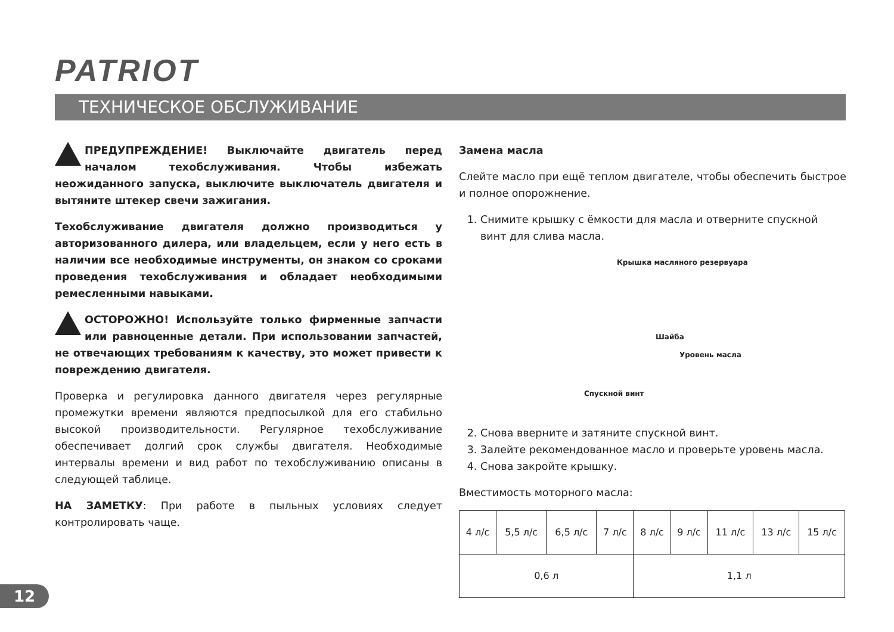PATRIOT
ТЕХНИЧЕСКОЕ ОБСЛУЖИВАНИЕ
ПРЕДУПРЕЖДЕНИЕ! Выключайте двигатель перед началом техобслуживания. Чтобы избежать неожиданного запуска, выключите выключатель двигателя и вытяните штекер свечи зажигания.
Техобслуживание двигателя должно производиться у авторизованного дилера, или владельцем, если у него есть в наличии все необходимые инструменты, он знаком со сроками проведения техобслуживания и обладает необходимыми ремесленными навыками.
ОСТОРОЖНО! Используйте только фирменные запчасти или равноценные детали. При использовании запчастей, не отвечающих требованиям к качеству, это может привести к повреждению двигателя.
Проверка и регулировка данного двигателя через регулярные промежутки времени являются предпосылкой для его стабильно высокой производительности. Регулярное техобслуживание обеспечивает долгий срок службы двигателя. Необходимые интервалы времени и вид работ по техобслуживанию описаны в следующей таблице.
НА ЗАМЕТКУ: При работе в пыльных условиях следует контролировать чаще.
Замена масла
Слейте масло при ещё теплом двигателе, чтобы обеспечить быстрое и полное опорожнение.
1. Снимите крышку с ёмкости для масла и отверните спускной винт для слива масла.
Крышка масляного резервуара
Шайба
Уровень масла
Спускной винт
2. Снова вверните и затяните спускной винт.
3. Залейте рекомендованное масло и проверьте уровень масла.
4. Снова закройте крышку.
Вместимость моторного масла:
| 4 л/с | 5,5 л/с | 6,5 л/с | 7 л/с | 8 л/с | 9 л/с | 11 л/с | 13 л/с | 15 л/с |
| 0,6 л | | | | 1,1 л | | | | |
12